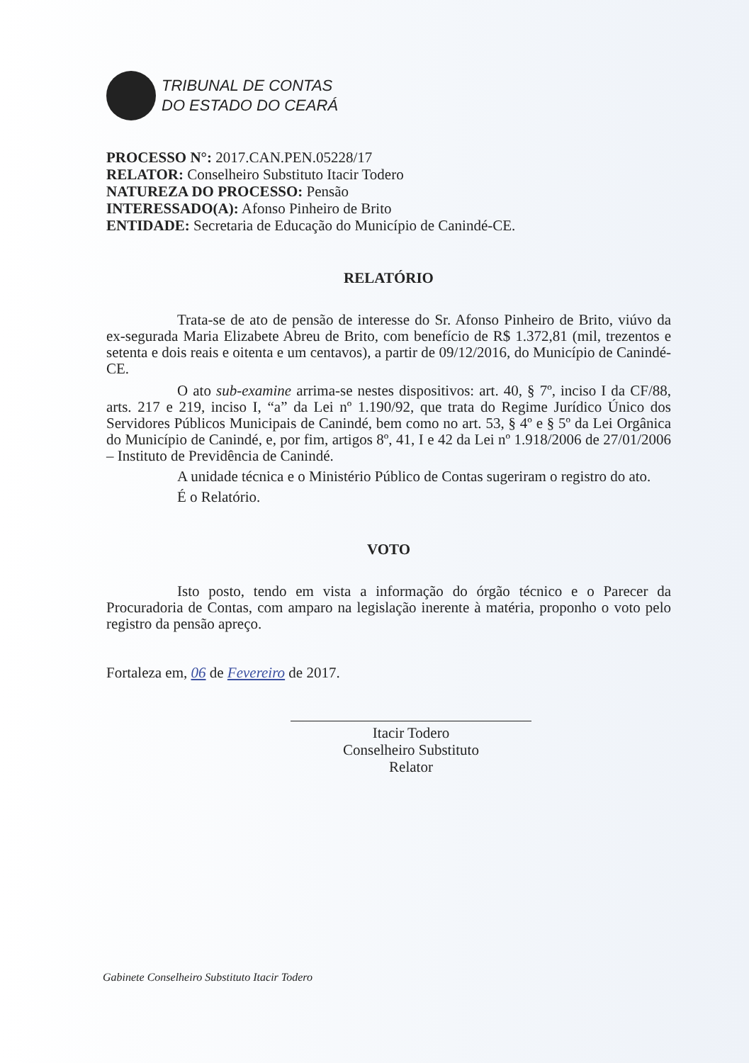TRIBUNAL DE CONTAS
DO ESTADO DO CEARÁ
PROCESSO N°: 2017.CAN.PEN.05228/17
RELATOR: Conselheiro Substituto Itacir Todero
NATUREZA DO PROCESSO: Pensão
INTERESSADO(A): Afonso Pinheiro de Brito
ENTIDADE: Secretaria de Educação do Município de Canindé-CE.
RELATÓRIO
Trata-se de ato de pensão de interesse do Sr. Afonso Pinheiro de Brito, viúvo da ex-segurada Maria Elizabete Abreu de Brito, com benefício de R$ 1.372,81 (mil, trezentos e setenta e dois reais e oitenta e um centavos), a partir de 09/12/2016, do Município de Canindé-CE.
O ato sub-examine arrima-se nestes dispositivos: art. 40, § 7º, inciso I da CF/88, arts. 217 e 219, inciso I, “a” da Lei nº 1.190/92, que trata do Regime Jurídico Único dos Servidores Públicos Municipais de Canindé, bem como no art. 53, § 4º e § 5º da Lei Orgânica do Município de Canindé, e, por fim, artigos 8º, 41, I e 42 da Lei nº 1.918/2006 de 27/01/2006 – Instituto de Previdência de Canindé.
A unidade técnica e o Ministério Público de Contas sugeriram o registro do ato.
É o Relatório.
VOTO
Isto posto, tendo em vista a informação do órgão técnico e o Parecer da Procuradoria de Contas, com amparo na legislação inerente à matéria, proponho o voto pelo registro da pensão apreço.
Fortaleza em, 06 de Fevereiro de 2017.
Itacir Todero
Conselheiro Substituto
Relator
Gabinete Conselheiro Substituto Itacir Todero